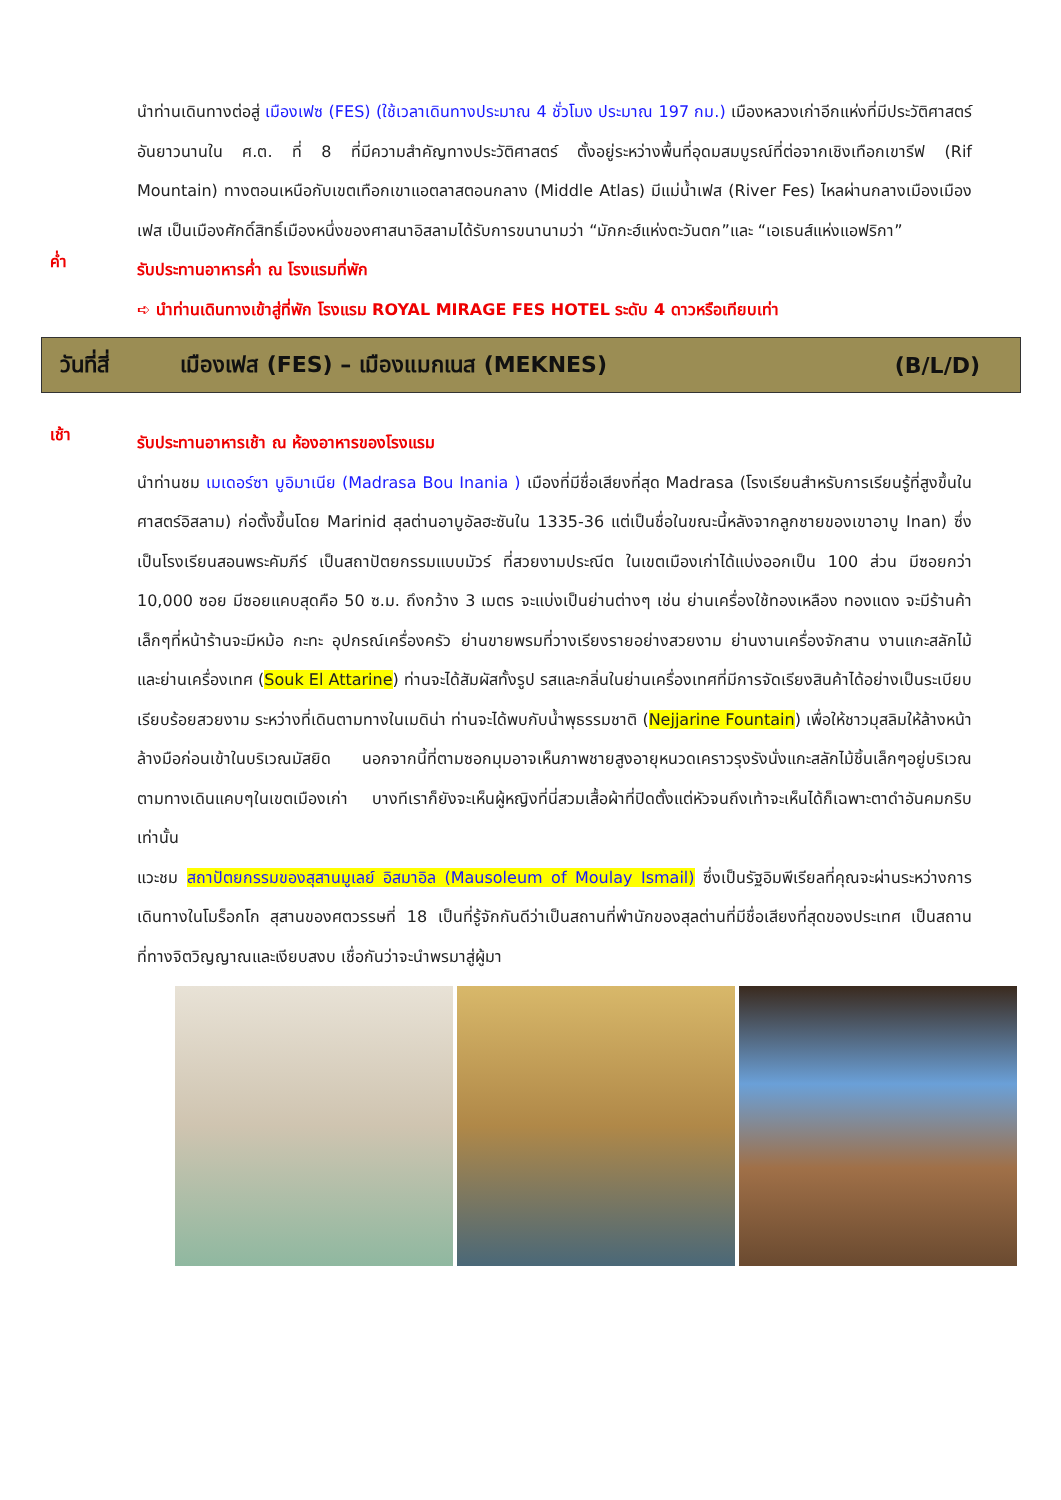นำท่านเดินทางต่อสู่ เมืองเฟซ (FES) (ใช้เวลาเดินทางประมาณ 4 ชั่วโมง ประมาณ 197 กม.) เมืองหลวงเก่าอีกแห่งที่มีประวัติศาสตร์อันยาวนานใน ศ.ต. ที่ 8 ที่มีความสำคัญทางประวัติศาสตร์ ตั้งอยู่ระหว่างพื้นที่อุดมสมบูรณ์ที่ต่อจากเชิงเทือกเขารีฟ (Rif Mountain) ทางตอนเหนือกับเขตเทือกเขาแอตลาสตอนกลาง (Middle Atlas) มีแม่น้ำเฟส (River Fes) ไหลผ่านกลางเมืองเมืองเฟส เป็นเมืองศักดิ์สิทธิ์เมืองหนึ่งของศาสนาอิสลามได้รับการขนานามว่า “มักกะฮ์แห่งตะวันตก”และ “เอเธนส์แห่งแอฟริกา”
ค่ำ
รับประทานอาหารค่ำ ณ โรงแรมที่พัก
➪ นำท่านเดินทางเข้าสู่ที่พัก โรงแรม ROYAL MIRAGE FES HOTEL ระดับ 4 ดาวหรือเทียบเท่า
วันที่สี่ เมืองเฟส (FES) – เมืองแมกเนส (MEKNES) (B/L/D)
เช้า
รับประทานอาหารเช้า ณ ห้องอาหารของโรงแรม
นำท่านชม เมเดอร์ซา บูอิมาเนีย (Madrasa Bou Inania ) เมืองที่มีชื่อเสียงที่สุด Madrasa (โรงเรียนสำหรับการเรียนรู้ที่สูงขึ้นในศาสตร์อิสลาม) ก่อตั้งขึ้นโดย Marinid สุลต่านอาบูอัลฮะซันใน 1335-36 แต่เป็นชื่อในขณะนี้หลังจากลูกชายของเขาอาบู Inan) ซึ่งเป็นโรงเรียนสอนพระคัมภีร์ เป็นสถาปัตยกรรมแบบมัวร์ ที่สวยงามประณีต ในเขตเมืองเก่าได้แบ่งออกเป็น 100 ส่วน มีซอยกว่า 10,000 ซอย มีซอยแคบสุดคือ 50 ซ.ม. ถึงกว้าง 3 เมตร จะแบ่งเป็นย่านต่างๆ เช่น ย่านเครื่องใช้ทองเหลือง ทองแดง จะมีร้านค้าเล็กๆที่หน้าร้านจะมีหม้อ กะทะ อุปกรณ์เครื่องครัว ย่านขายพรมที่วางเรียงรายอย่างสวยงาม ย่านงานเครื่องจักสาน งานแกะสลักไม้ และย่านเครื่องเทศ (Souk El Attarine) ท่านจะได้สัมผัสทั้งรูป รสและกลิ่นในย่านเครื่องเทศที่มีการจัดเรียงสินค้าได้อย่างเป็นระเบียบเรียบร้อยสวยงาม ระหว่างที่เดินตามทางในเมดิน่า ท่านจะได้พบกับน้ำพุธรรมชาติ (Nejjarine Fountain) เพื่อให้ชาวมุสลิมให้ล้างหน้าล้างมือก่อนเข้าในบริเวณมัสยิด นอกจากนี้ที่ตามซอกมุมอาจเห็นภาพชายสูงอายุหนวดเคราวรุงรังนั่งแกะสลักไม้ชิ้นเล็กๆอยู่บริเวณตามทางเดินแคบๆในเขตเมืองเก่า บางทีเราก็ยังจะเห็นผู้หญิงที่นี่สวมเสื้อผ้าที่ปิดตั้งแต่หัวจนถึงเท้าจะเห็นได้ก็เฉพาะตาดำอันคมกริบเท่านั้น
แวะชม สถาปัตยกรรมของสุสานมูเลย์ อิสมาอิล (Mausoleum of Moulay Ismail) ซึ่งเป็นรัฐอิมพีเรียลที่คุณจะผ่านระหว่างการเดินทางในโมร็อกโก สุสานของศตวรรษที่ 18 เป็นที่รู้จักกันดีว่าเป็นสถานที่พำนักของสุลต่านที่มีชื่อเสียงที่สุดของประเทศ เป็นสถานที่ทางจิตวิญญาณและเงียบสงบ เชื่อกันว่าจะนำพรมาสู่ผู้มา